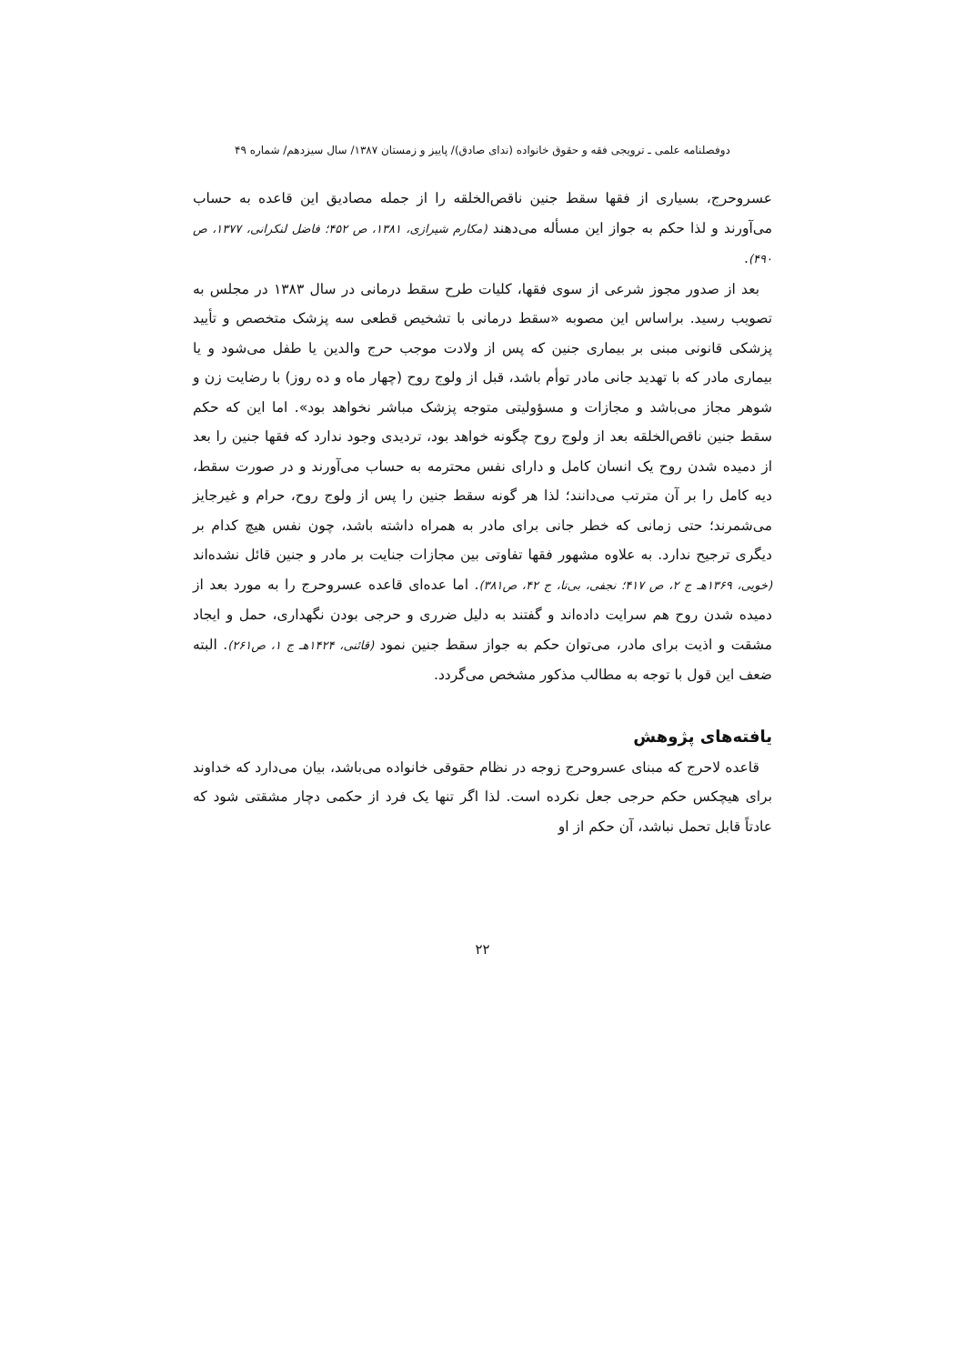دوفصلنامه علمی ـ ترویجی فقه و حقوق خانواده (ندای صادق)/ پاییز و زمستان ۱۳۸۷/ سال سیزدهم/ شماره ۴۹
عسروحرج، بسیاری از فقها سقط جنین ناقص‌الخلقه را از جمله مصادیق این قاعده به حساب می‌آورند و لذا حکم به جواز این مسأله می‌دهند (مکارم شیرازی، ۱۳۸۱، ص ۴۵۲؛ فاضل لنکرانی، ۱۳۷۷، ص ۴۹۰).
بعد از صدور مجوز شرعی از سوی فقها، کلیات طرح سقط درمانی در سال ۱۳۸۳ در مجلس به تصویب رسید. براساس این مصوبه «سقط درمانی با تشخیص قطعی سه پزشک متخصص و تأیید پزشکی قانونی مبنی بر بیماری جنین که پس از ولادت موجب حرج والدین یا طفل می‌شود و یا بیماری مادر که با تهدید جانی مادر توأم باشد، قبل از ولوج روح (چهار ماه و ده روز) با رضایت زن و شوهر مجاز می‌باشد و مجازات و مسؤولیتی متوجه پزشک مباشر نخواهد بود». اما این که حکم سقط جنین ناقص‌الخلقه بعد از ولوج روح چگونه خواهد بود، تردیدی وجود ندارد که فقها جنین را بعد از دمیده شدن روح یک انسان کامل و دارای نفس محترمه به حساب می‌آورند و در صورت سقط، دیه کامل را بر آن مترتب می‌دانند؛ لذا هر گونه سقط جنین را پس از ولوج روح، حرام و غیرجایز می‌شمرند؛ حتی زمانی که خطر جانی برای مادر به همراه داشته باشد، چون نفس هیچ کدام بر دیگری ترجیح ندارد. به علاوه مشهور فقها تفاوتی بین مجازات جنایت بر مادر و جنین قائل نشده‌اند (خویی، ۱۳۶۹هـ ج ۲، ص ۴۱۷؛ نجفی، بی‌تا، ج ۴۲، ص۳۸۱). اما عده‌ای قاعده عسروحرج را به مورد بعد از دمیده شدن روح هم سرایت داده‌اند و گفتند به دلیل ضرری و حرجی بودن نگهداری، حمل و ایجاد مشقت و اذیت برای مادر، می‌توان حکم به جواز سقط جنین نمود (قائنی، ۱۴۲۴هـ ج ۱، ص۲۶۱). البته ضعف این قول با توجه به مطالب مذکور مشخص می‌گردد.
یافته‌های پژوهش
قاعده لاحرج که مبنای عسروحرج زوجه در نظام حقوقی خانواده می‌باشد، بیان می‌دارد که خداوند برای هیچکس حکم حرجی جعل نکرده است. لذا اگر تنها یک فرد از حکمی دچار مشقتی شود که عادتاً قابل تحمل نباشد، آن حکم از او
۲۲